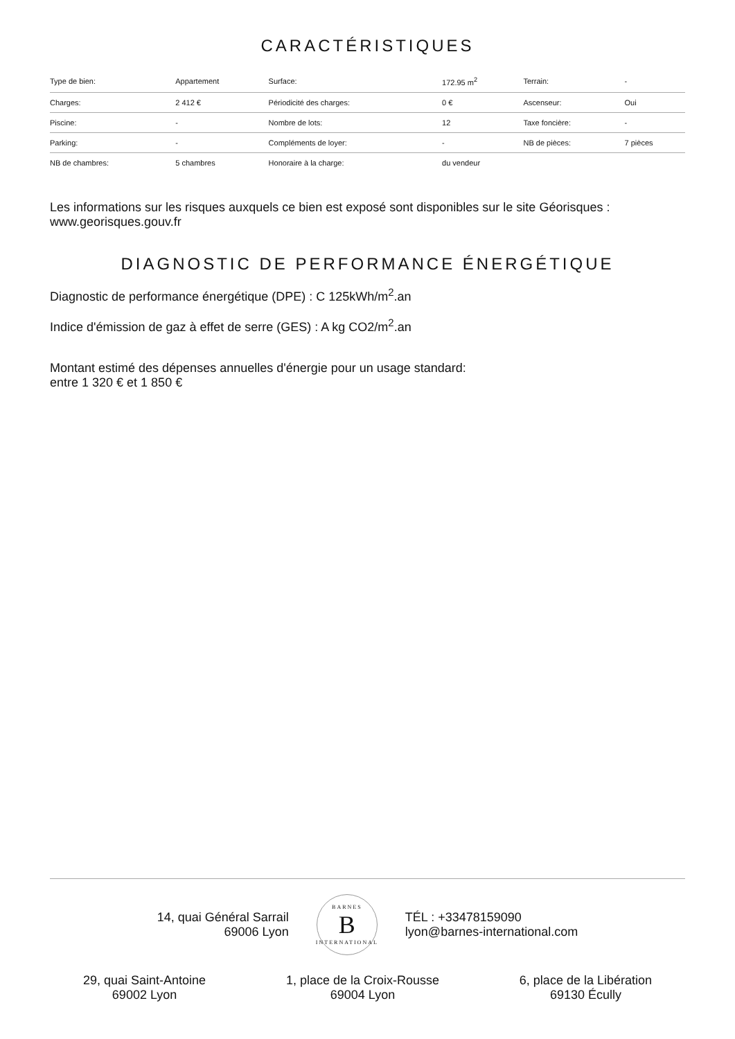CARACTÉRISTIQUES
| Type de bien: | Appartement | Surface: | 172.95 m<sup>2</sup> | Terrain: | - |
| Charges: | 2 412 € | Périodicité des charges: | 0 € | Ascenseur: | Oui |
| Piscine: | - | Nombre de lots: | 12 | Taxe foncière: | - |
| Parking: | - | Compléments de loyer: | - | NB de pièces: | 7 pièces |
| NB de chambres: | 5 chambres | Honoraire à la charge: | du vendeur | | |
Les informations sur les risques auxquels ce bien est exposé sont disponibles sur le site Géorisques : www.georisques.gouv.fr
DIAGNOSTIC DE PERFORMANCE ÉNERGÉTIQUE
Diagnostic de performance énergétique (DPE) : C 125kWh/m<sup>2</sup>.an
Indice d'émission de gaz à effet de serre (GES) : A kg CO2/m<sup>2</sup>.an
Montant estimé des dépenses annuelles d'énergie pour un usage standard:
entre 1 320 € et 1 850 €
14, quai Général Sarrail
69006 Lyon
BARNES
B
INTERNATIONAL
TÉL : +33478159090
lyon@barnes-international.com
29, quai Saint-Antoine
69002 Lyon
1, place de la Croix-Rousse
69004 Lyon
6, place de la Libération
69130 Écully